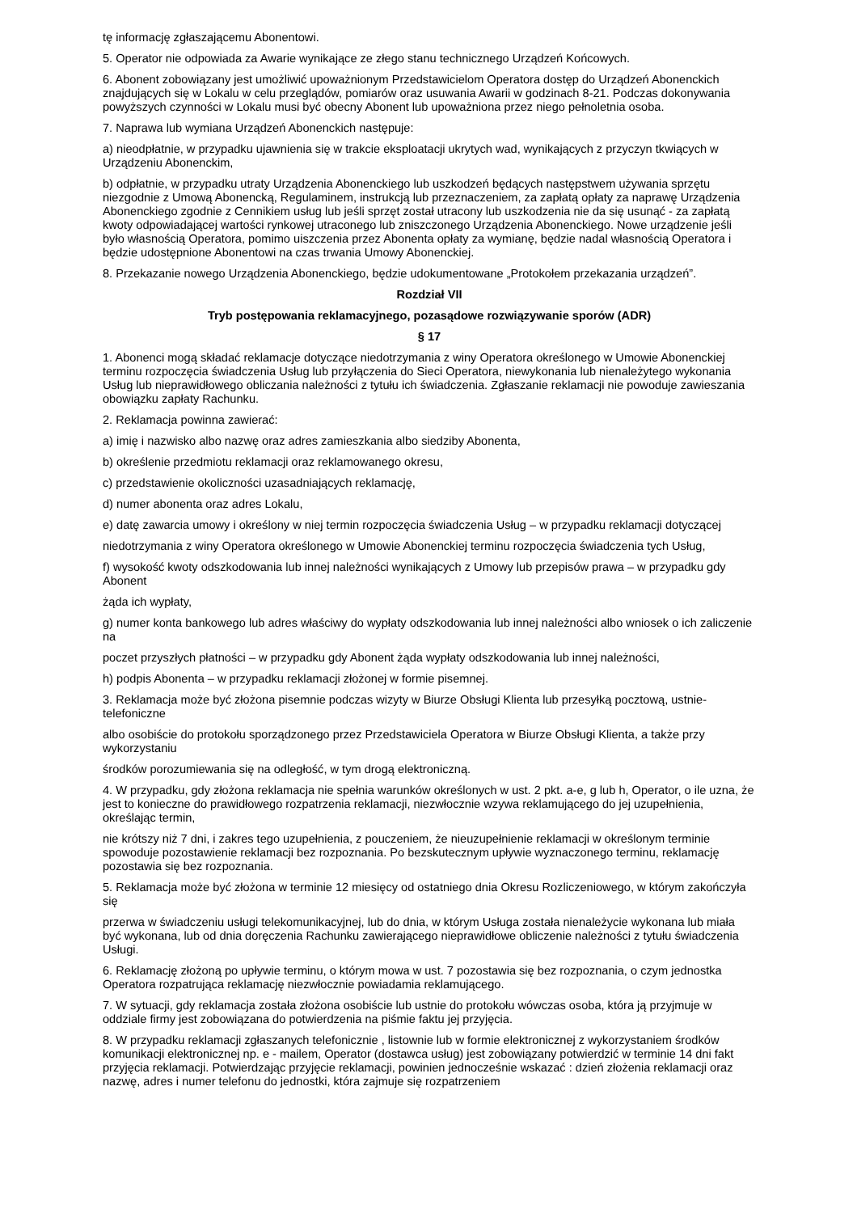tę informację zgłaszającemu Abonentowi.
5. Operator nie odpowiada za Awarie wynikające ze złego stanu technicznego Urządzeń Końcowych.
6. Abonent zobowiązany jest umożliwić upoważnionym Przedstawicielom Operatora dostęp do Urządzeń Abonenckich znajdujących się w Lokalu w celu przeglądów, pomiarów oraz usuwania Awarii w godzinach 8-21. Podczas dokonywania powyższych czynności w Lokalu musi być obecny Abonent lub upoważniona przez niego pełnoletnia osoba.
7. Naprawa lub wymiana Urządzeń Abonenckich następuje:
a) nieodpłatnie, w przypadku ujawnienia się w trakcie eksploatacji ukrytych wad, wynikających z przyczyn tkwiących w Urządzeniu Abonenckim,
b) odpłatnie, w przypadku utraty Urządzenia Abonenckiego lub uszkodzeń będących następstwem używania sprzętu niezgodnie z Umową Abonencką, Regulaminem, instrukcją lub przeznaczeniem, za zapłatą opłaty za naprawę Urządzenia Abonenckiego zgodnie z Cennikiem usług lub jeśli sprzęt został utracony lub uszkodzenia nie da się usunąć - za zapłatą kwoty odpowiadającej wartości rynkowej utraconego lub zniszczonego Urządzenia Abonenckiego. Nowe urządzenie jeśli było własnością Operatora, pomimo uiszczenia przez Abonenta opłaty za wymianę, będzie nadal własnością Operatora i będzie udostępnione Abonentowi na czas trwania Umowy Abonenckiej.
8. Przekazanie nowego Urządzenia Abonenckiego, będzie udokumentowane „Protokołem przekazania urządzeń”.
Rozdział VII
Tryb postępowania reklamacyjnego, pozasądowe rozwiązywanie sporów (ADR)
§ 17
1. Abonenci mogą składać reklamacje dotyczące niedotrzymania z winy Operatora określonego w Umowie Abonenckiej terminu rozpoczęcia świadczenia Usług lub przyłączenia do Sieci Operatora, niewykonania lub nienależytego wykonania Usług lub nieprawidłowego obliczania należności z tytułu ich świadczenia. Zgłaszanie reklamacji nie powoduje zawieszania obowiązku zapłaty Rachunku.
2. Reklamacja powinna zawierać:
a) imię i nazwisko albo nazwę oraz adres zamieszkania albo siedziby Abonenta,
b) określenie przedmiotu reklamacji oraz reklamowanego okresu,
c) przedstawienie okoliczności uzasadniających reklamację,
d) numer abonenta oraz adres Lokalu,
e) datę zawarcia umowy i określony w niej termin rozpoczęcia świadczenia Usług – w przypadku reklamacji dotyczącej
niedotrzymania z winy Operatora określonego w Umowie Abonenckiej terminu rozpoczęcia świadczenia tych Usług,
f) wysokość kwoty odszkodowania lub innej należności wynikających z Umowy lub przepisów prawa – w przypadku gdy Abonent
żąda ich wypłaty,
g) numer konta bankowego lub adres właściwy do wypłaty odszkodowania lub innej należności albo wniosek o ich zaliczenie na
poczet przyszłych płatności – w przypadku gdy Abonent żąda wypłaty odszkodowania lub innej należności,
h) podpis Abonenta – w przypadku reklamacji złożonej w formie pisemnej.
3. Reklamacja może być złożona pisemnie podczas wizyty w Biurze Obsługi Klienta lub przesyłką pocztową, ustnie- telefoniczne
albo osobiście do protokołu sporządzonego przez Przedstawiciela Operatora w Biurze Obsługi Klienta, a także przy wykorzystaniu
środków porozumiewania się na odległość, w tym drogą elektroniczną.
4. W przypadku, gdy złożona reklamacja nie spełnia warunków określonych w ust. 2 pkt. a-e, g lub h, Operator, o ile uzna, że jest to konieczne do prawidłowego rozpatrzenia reklamacji, niezwłocznie wzywa reklamującego do jej uzupełnienia, określając termin,
nie krótszy niż 7 dni, i zakres tego uzupełnienia, z pouczeniem, że nieuzupełnienie reklamacji w określonym terminie spowoduje pozostawienie reklamacji bez rozpoznania. Po bezskutecznym upływie wyznaczonego terminu, reklamację pozostawia się bez rozpoznania.
5. Reklamacja może być złożona w terminie 12 miesięcy od ostatniego dnia Okresu Rozliczeniowego, w którym zakończyła się
przerwa w świadczeniu usługi telekomunikacyjnej, lub do dnia, w którym Usługa została nienależycie wykonana lub miała być wykonana, lub od dnia doręczenia Rachunku zawierającego nieprawidłowe obliczenie należności z tytułu świadczenia Usługi.
6. Reklamację złożoną po upływie terminu, o którym mowa w ust. 7 pozostawia się bez rozpoznania, o czym jednostka Operatora rozpatrująca reklamację niezwłocznie powiadamia reklamującego.
7. W sytuacji, gdy reklamacja została złożona osobiście lub ustnie do protokołu wówczas osoba, która ją przyjmuje w oddziale firmy jest zobowiązana do potwierdzenia na piśmie faktu jej przyjęcia.
8. W przypadku reklamacji zgłaszanych telefonicznie , listownie lub w formie elektronicznej z wykorzystaniem środków komunikacji elektronicznej np. e - mailem, Operator (dostawca usług) jest zobowiązany potwierdzić w terminie 14 dni fakt przyjęcia reklamacji. Potwierdzając przyjęcie reklamacji, powinien jednocześnie wskazać : dzień złożenia reklamacji oraz nazwę, adres i numer telefonu do jednostki, która zajmuje się rozpatrzeniem